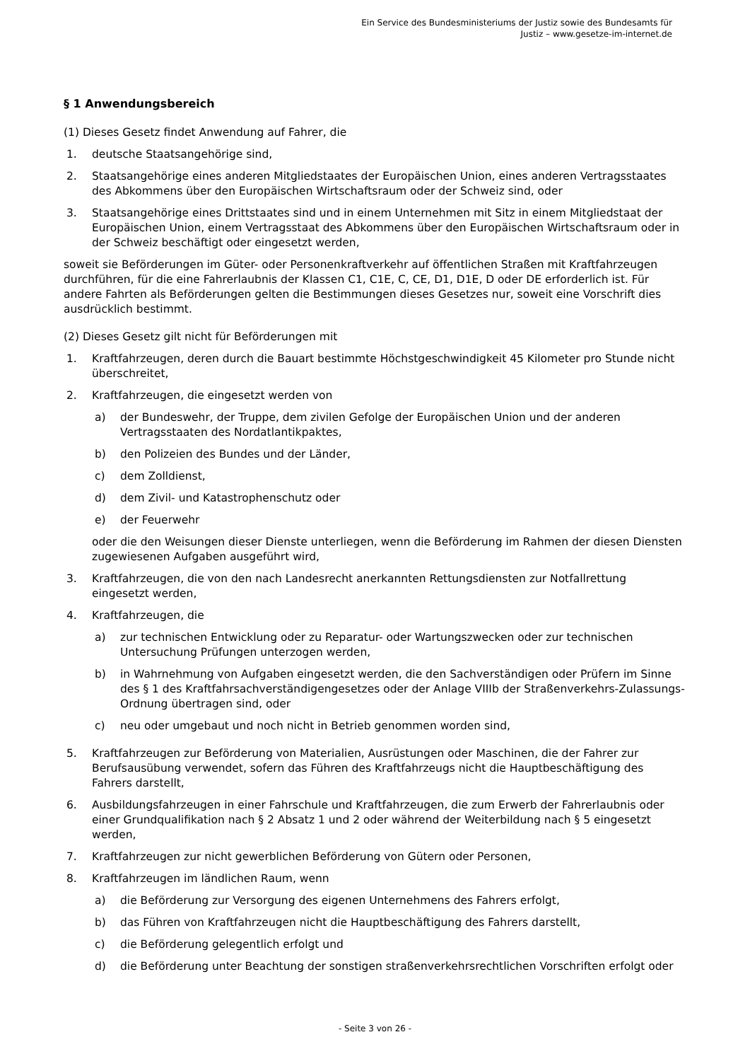Ein Service des Bundesministeriums der Justiz sowie des Bundesamts für
Justiz – www.gesetze-im-internet.de
§ 1 Anwendungsbereich
(1) Dieses Gesetz findet Anwendung auf Fahrer, die
1. deutsche Staatsangehörige sind,
2. Staatsangehörige eines anderen Mitgliedstaates der Europäischen Union, eines anderen Vertragsstaates des Abkommens über den Europäischen Wirtschaftsraum oder der Schweiz sind, oder
3. Staatsangehörige eines Drittstaates sind und in einem Unternehmen mit Sitz in einem Mitgliedstaat der Europäischen Union, einem Vertragsstaat des Abkommens über den Europäischen Wirtschaftsraum oder in der Schweiz beschäftigt oder eingesetzt werden,
soweit sie Beförderungen im Güter- oder Personenkraftverkehr auf öffentlichen Straßen mit Kraftfahrzeugen durchführen, für die eine Fahrerlaubnis der Klassen C1, C1E, C, CE, D1, D1E, D oder DE erforderlich ist. Für andere Fahrten als Beförderungen gelten die Bestimmungen dieses Gesetzes nur, soweit eine Vorschrift dies ausdrücklich bestimmt.
(2) Dieses Gesetz gilt nicht für Beförderungen mit
1. Kraftfahrzeugen, deren durch die Bauart bestimmte Höchstgeschwindigkeit 45 Kilometer pro Stunde nicht überschreitet,
2. Kraftfahrzeugen, die eingesetzt werden von
a) der Bundeswehr, der Truppe, dem zivilen Gefolge der Europäischen Union und der anderen Vertragsstaaten des Nordatlantikpaktes,
b) den Polizeien des Bundes und der Länder,
c) dem Zolldienst,
d) dem Zivil- und Katastrophenschutz oder
e) der Feuerwehr
oder die den Weisungen dieser Dienste unterliegen, wenn die Beförderung im Rahmen der diesen Diensten zugewiesenen Aufgaben ausgeführt wird,
3. Kraftfahrzeugen, die von den nach Landesrecht anerkannten Rettungsdiensten zur Notfallrettung eingesetzt werden,
4. Kraftfahrzeugen, die
a) zur technischen Entwicklung oder zu Reparatur- oder Wartungszwecken oder zur technischen Untersuchung Prüfungen unterzogen werden,
b) in Wahrnehmung von Aufgaben eingesetzt werden, die den Sachverständigen oder Prüfern im Sinne des § 1 des Kraftfahrsachverständigengesetzes oder der Anlage VIIIb der Straßenverkehrs-Zulassungs-Ordnung übertragen sind, oder
c) neu oder umgebaut und noch nicht in Betrieb genommen worden sind,
5. Kraftfahrzeugen zur Beförderung von Materialien, Ausrüstungen oder Maschinen, die der Fahrer zur Berufsausübung verwendet, sofern das Führen des Kraftfahrzeugs nicht die Hauptbeschäftigung des Fahrers darstellt,
6. Ausbildungsfahrzeugen in einer Fahrschule und Kraftfahrzeugen, die zum Erwerb der Fahrerlaubnis oder einer Grundqualifikation nach § 2 Absatz 1 und 2 oder während der Weiterbildung nach § 5 eingesetzt werden,
7. Kraftfahrzeugen zur nicht gewerblichen Beförderung von Gütern oder Personen,
8. Kraftfahrzeugen im ländlichen Raum, wenn
a) die Beförderung zur Versorgung des eigenen Unternehmens des Fahrers erfolgt,
b) das Führen von Kraftfahrzeugen nicht die Hauptbeschäftigung des Fahrers darstellt,
c) die Beförderung gelegentlich erfolgt und
d) die Beförderung unter Beachtung der sonstigen straßenverkehrsrechtlichen Vorschriften erfolgt oder
- Seite 3 von 26 -